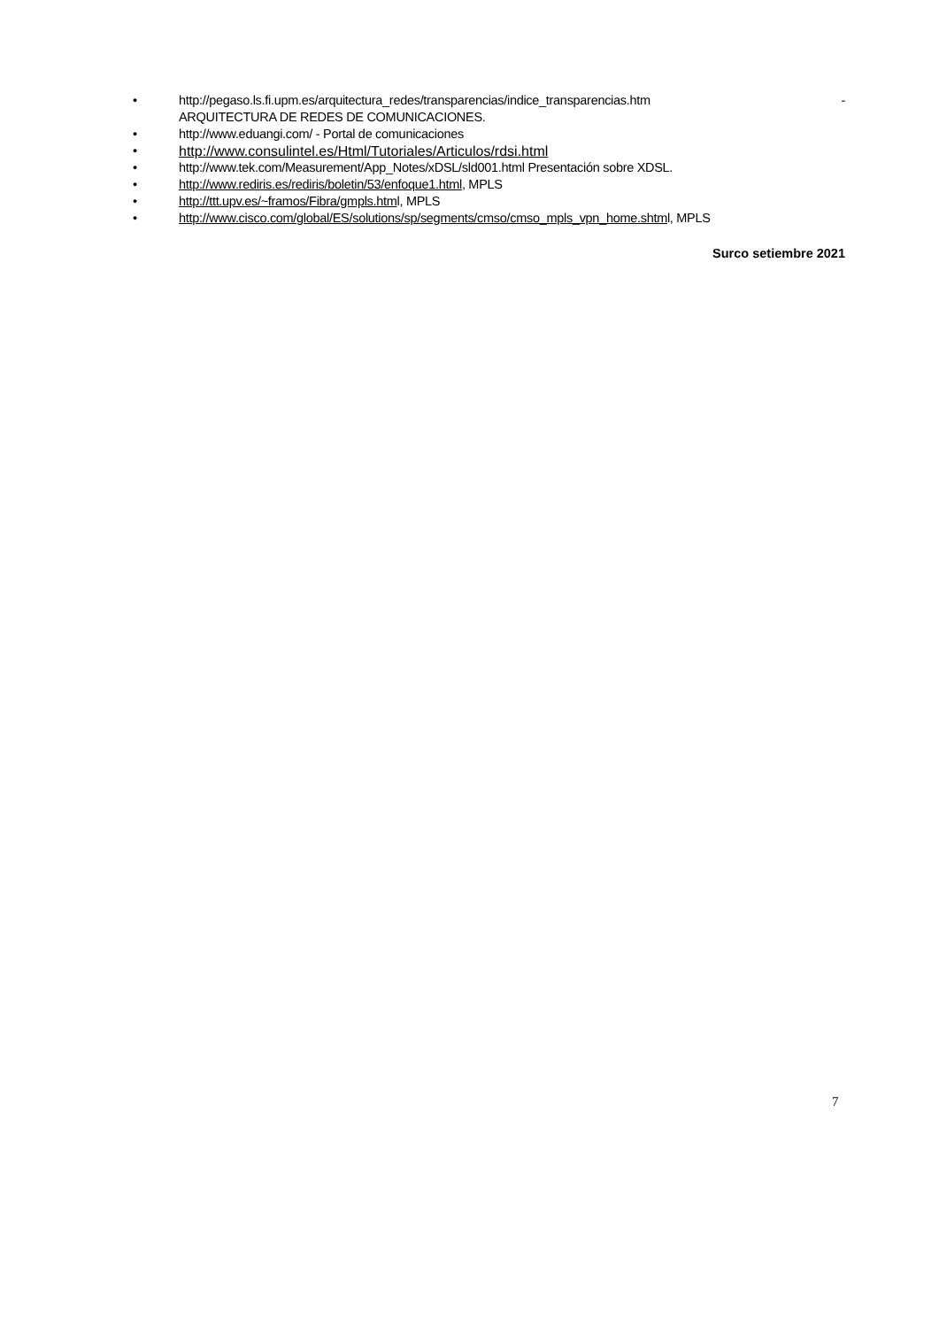• http://pegaso.ls.fi.upm.es/arquitectura_redes/transparencias/indice_transparencias.htm - ARQUITECTURA DE REDES DE COMUNICACIONES.
• http://www.eduangi.com/ - Portal de comunicaciones
• http://www.consulintel.es/Html/Tutoriales/Articulos/rdsi.html
• http://www.tek.com/Measurement/App_Notes/xDSL/sld001.html Presentación sobre XDSL.
• http://www.rediris.es/rediris/boletin/53/enfoque1.html, MPLS
• http://ttt.upv.es/~framos/Fibra/gmpls.html, MPLS
• http://www.cisco.com/global/ES/solutions/sp/segments/cmso/cmso_mpls_vpn_home.shtml, MPLS
Surco setiembre 2021
7